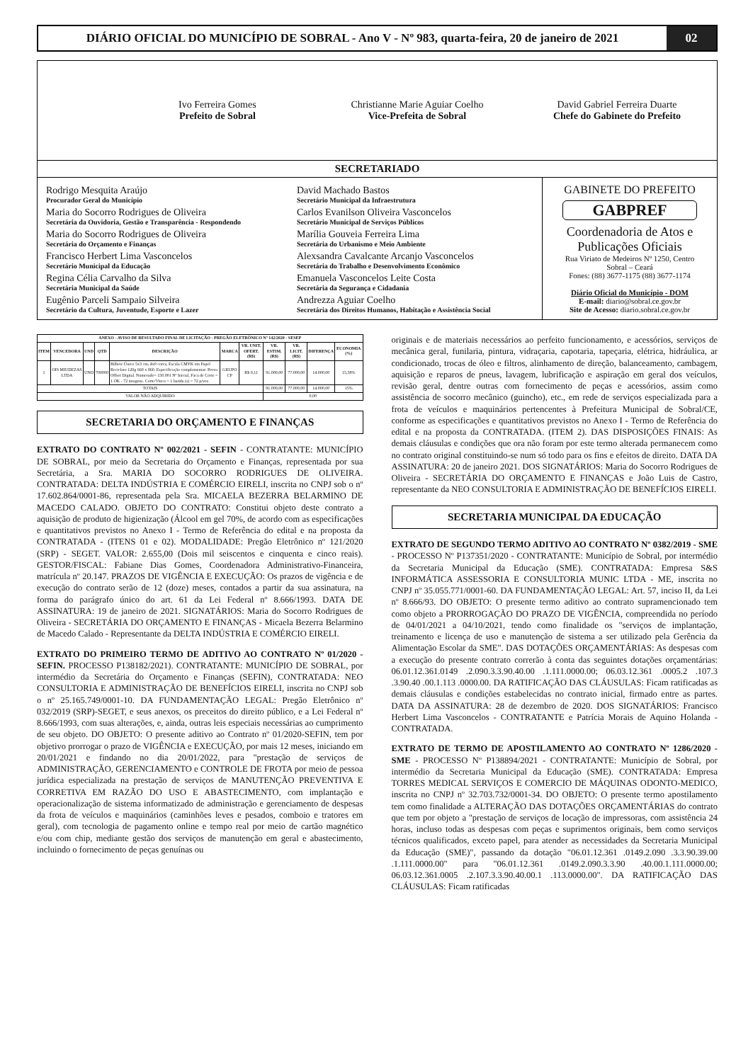DIÁRIO OFICIAL DO MUNICÍPIO DE SOBRAL - Ano V - Nº 983, quarta-feira, 20 de janeiro de 2021
02
Ivo Ferreira Gomes
Prefeito de Sobral
Christianne Marie Aguiar Coelho
Vice-Prefeita de Sobral
David Gabriel Ferreira Duarte
Chefe do Gabinete do Prefeito
SECRETARIADO
Rodrigo Mesquita Araújo
Procurador Geral do Município
Maria do Socorro Rodrigues de Oliveira
Secretária da Ouvidoria, Gestão e Transparência - Respondendo
Maria do Socorro Rodrigues de Oliveira
Secretária do Orçamento e Finanças
Francisco Herbert Lima Vasconcelos
Secretário Municipal da Educação
Regina Célia Carvalho da Silva
Secretária Municipal da Saúde
Eugênio Parceli Sampaio Silveira
Secretário da Cultura, Juventude, Esporte e Lazer
David Machado Bastos
Secretário Municipal da Infraestrutura
Carlos Evanilson Oliveira Vasconcelos
Secretário Municipal de Serviços Públicos
Marília Gouveia Ferreira Lima
Secretária do Urbanismo e Meio Ambiente
Alexsandra Cavalcante Arcanjo Vasconcelos
Secretária do Trabalho e Desenvolvimento Econômico
Emanuela Vasconcelos Leite Costa
Secretária da Segurança e Cidadania
Andrezza Aguiar Coelho
Secretária dos Direitos Humanos, Habitação e Assistência Social
GABINETE DO PREFEITO
GABPREF
Coordenadoria de Atos e Publicações Oficiais
Rua Viriato de Medeiros Nº 1250, Centro
Sobral – Ceará
Fones: (88) 3677-1175 (88) 3677-1174
Diário Oficial do Município - DOM
E-mail: diario@sobral.ce.gov.br
Site de Acesso: diario.sobral.ce.gov.br
| ANEXO - AVISO DE RESULTADO FINAL DE LICITAÇÃO - PREGÃO ELETRÔNICO Nº 142/2020 - SESEP | | | | | | | | | | |
| --- | --- | --- | --- | --- | --- | --- | --- | --- | --- | --- |
| ITEM | VENCEDORA | UND | QTD | DESCRIÇÃO | MARCA | VR. UNIT. OFERT. (R$) | VR. ESTIM. (R$) | VR. LICIT. (R$) | DIFERENÇA | ECONOMIA (%) |
| 1 | OIS MIUDEZAS LTDA | UND | 700000 | Bilhete Único 5x3 cm, 4x0 cores, Escala CMYK em Papel Reciclato 120g 660 x 960. Especificação complementar: Prova Offset Digital. Numerado= 150.001 Nº Inicial, Faca de Corte = 1 OK - 72 imagens. Corte/Vinco = 1 batida (s) = 72 p/vez. | GRUPO CP | R$ 0,11 | 91.000,00 | 77.000,00 | 14.000,00 | 15,38% |
| TOTAIS | | | | | | | 91.000,00 | 77.000,00 | 14.000,00 | 15% |
| VALOR NÃO ADQUIRIDO | | | | | | | 0,00 | | | |
SECRETARIA DO ORÇAMENTO E FINANÇAS
EXTRATO DO CONTRATO Nº 002/2021 - SEFIN - CONTRATANTE: MUNICÍPIO DE SOBRAL, por meio da Secretaria do Orçamento e Finanças, representada por sua Secretária, a Sra. MARIA DO SOCORRO RODRIGUES DE OLIVEIRA. CONTRATADA: DELTA INDÚSTRIA E COMÉRCIO EIRELI, inscrita no CNPJ sob o nº 17.602.864/0001-86, representada pela Sra. MICAELA BEZERRA BELARMINO DE MACEDO CALADO. OBJETO DO CONTRATO: Constitui objeto deste contrato a aquisição de produto de higienização (Álcool em gel 70%, de acordo com as especificações e quantitativos previstos no Anexo I - Termo de Referência do edital e na proposta da CONTRATADA - (ITENS 01 e 02). MODALIDADE: Pregão Eletrônico nº 121/2020 (SRP) - SEGET. VALOR: 2.655,00 (Dois mil seiscentos e cinquenta e cinco reais). GESTOR/FISCAL: Fabiane Dias Gomes, Coordenadora Administrativo-Financeira, matrícula nº 20.147. PRAZOS DE VIGÊNCIA E EXECUÇÃO: Os prazos de vigência e de execução do contrato serão de 12 (doze) meses, contados a partir da sua assinatura, na forma do parágrafo único do art. 61 da Lei Federal nº 8.666/1993. DATA DE ASSINATURA: 19 de janeiro de 2021. SIGNATÁRIOS: Maria do Socorro Rodrigues de Oliveira - SECRETÁRIA DO ORÇAMENTO E FINANÇAS - Micaela Bezerra Belarmino de Macedo Calado - Representante da DELTA INDÚSTRIA E COMÉRCIO EIRELI.
EXTRATO DO PRIMEIRO TERMO DE ADITIVO AO CONTRATO Nº 01/2020 - SEFIN. PROCESSO P138182/2021). CONTRATANTE: MUNICÍPIO DE SOBRAL, por intermédio da Secretária do Orçamento e Finanças (SEFIN), CONTRATADA: NEO CONSULTORIA E ADMINISTRAÇÃO DE BENEFÍCIOS EIRELI, inscrita no CNPJ sob o nº 25.165.749/0001-10. DA FUNDAMENTAÇÃO LEGAL: Pregão Eletrônico nº 032/2019 (SRP)-SEGET, e seus anexos, os preceitos do direito público, e a Lei Federal nº 8.666/1993, com suas alterações, e, ainda, outras leis especiais necessárias ao cumprimento de seu objeto. DO OBJETO: O presente aditivo ao Contrato nº 01/2020-SEFIN, tem por objetivo prorrogar o prazo de VIGÊNCIA e EXECUÇÃO, por mais 12 meses, iniciando em 20/01/2021 e findando no dia 20/01/2022, para "prestação de serviços de ADMINISTRAÇÃO, GERENCIAMENTO e CONTROLE DE FROTA por meio de pessoa jurídica especializada na prestação de serviços de MANUTENÇÃO PREVENTIVA E CORRETIVA EM RAZÃO DO USO E ABASTECIMENTO, com implantação e operacionalização de sistema informatizado de administração e gerenciamento de despesas da frota de veículos e maquinários (caminhões leves e pesados, comboio e tratores em geral), com tecnologia de pagamento online e tempo real por meio de cartão magnético e/ou com chip, mediante gestão dos serviços de manutenção em geral e abastecimento, incluindo o fornecimento de peças genuínas ou
originais e de materiais necessários ao perfeito funcionamento, e acessórios, serviços de mecânica geral, funilaria, pintura, vidraçaria, capotaria, tapeçaria, elétrica, hidráulica, ar condicionado, trocas de óleo e filtros, alinhamento de direção, balanceamento, cambagem, aquisição e reparos de pneus, lavagem, lubrificação e aspiração em geral dos veículos, revisão geral, dentre outras com fornecimento de peças e acessórios, assim como assistência de socorro mecânico (guincho), etc., em rede de serviços especializada para a frota de veículos e maquinários pertencentes à Prefeitura Municipal de Sobral/CE, conforme as especificações e quantitativos previstos no Anexo I - Termo de Referência do edital e na proposta da CONTRATADA. (ITEM 2). DAS DISPOSIÇÕES FINAIS: As demais cláusulas e condições que ora não foram por este termo alterada permanecem como no contrato original constituindo-se num só todo para os fins e efeitos de direito. DATA DA ASSINATURA: 20 de janeiro 2021. DOS SIGNATÁRIOS: Maria do Socorro Rodrigues de Oliveira - SECRETÁRIA DO ORÇAMENTO E FINANÇAS e João Luis de Castro, representante da NEO CONSULTORIA E ADMINISTRAÇÃO DE BENEFÍCIOS EIRELI.
SECRETARIA MUNICIPAL DA EDUCAÇÃO
EXTRATO DE SEGUNDO TERMO ADITIVO AO CONTRATO Nº 0382/2019 - SME - PROCESSO Nº P137351/2020 - CONTRATANTE: Município de Sobral, por intermédio da Secretaria Municipal da Educação (SME). CONTRATADA: Empresa S&S INFORMÁTICA ASSESSORIA E CONSULTORIA MUNIC LTDA - ME, inscrita no CNPJ nº 35.055.771/0001-60. DA FUNDAMENTAÇÃO LEGAL: Art. 57, inciso II, da Lei nº 8.666/93. DO OBJETO: O presente termo aditivo ao contrato supramencionado tem como objeto a PRORROGAÇÃO DO PRAZO DE VIGÊNCIA, compreendida no período de 04/01/2021 a 04/10/2021, tendo como finalidade os "serviços de implantação, treinamento e licença de uso e manutenção de sistema a ser utilizado pela Gerência da Alimentação Escolar da SME". DAS DOTAÇÕES ORÇAMENTÁRIAS: As despesas com a execução do presente contrato correrão à conta das seguintes dotações orçamentárias: 06.01.12.361.0149 .2.090.3.3.90.40.00 .1.111.0000.00; 06.03.12.361 .0005.2 .107.3 .3.90.40 .00.1.113 .0000.00. DA RATIFICAÇÃO DAS CLÁUSULAS: Ficam ratificadas as demais cláusulas e condições estabelecidas no contrato inicial, firmado entre as partes. DATA DA ASSINATURA: 28 de dezembro de 2020. DOS SIGNATÁRIOS: Francisco Herbert Lima Vasconcelos - CONTRATANTE e Patrícia Morais de Aquino Holanda - CONTRATADA.
EXTRATO DE TERMO DE APOSTILAMENTO AO CONTRATO Nº 1286/2020 - SME - PROCESSO Nº P138894/2021 - CONTRATANTE: Município de Sobral, por intermédio da Secretaria Municipal da Educação (SME). CONTRATADA: Empresa TORRES MEDICAL SERVIÇOS E COMERCIO DE MÁQUINAS ODONTO-MEDICO, inscrita no CNPJ nº 32.703.732/0001-34. DO OBJETO: O presente termo apostilamento tem como finalidade a ALTERAÇÃO DAS DOTAÇÕES ORÇAMENTÁRIAS do contrato que tem por objeto a "prestação de serviços de locação de impressoras, com assistência 24 horas, incluso todas as despesas com peças e suprimentos originais, bem como serviços técnicos qualificados, exceto papel, para atender as necessidades da Secretaria Municipal da Educação (SME)", passando da dotação "06.01.12.361 .0149.2.090 .3.3.90.39.00 .1.111.0000.00" para "06.01.12.361 .0149.2.090.3.3.90 .40.00.1.111.0000.00; 06.03.12.361.0005 .2.107.3.3.90.40.00.1 .113.0000.00". DA RATIFICAÇÃO DAS CLÁUSULAS: Ficam ratificadas